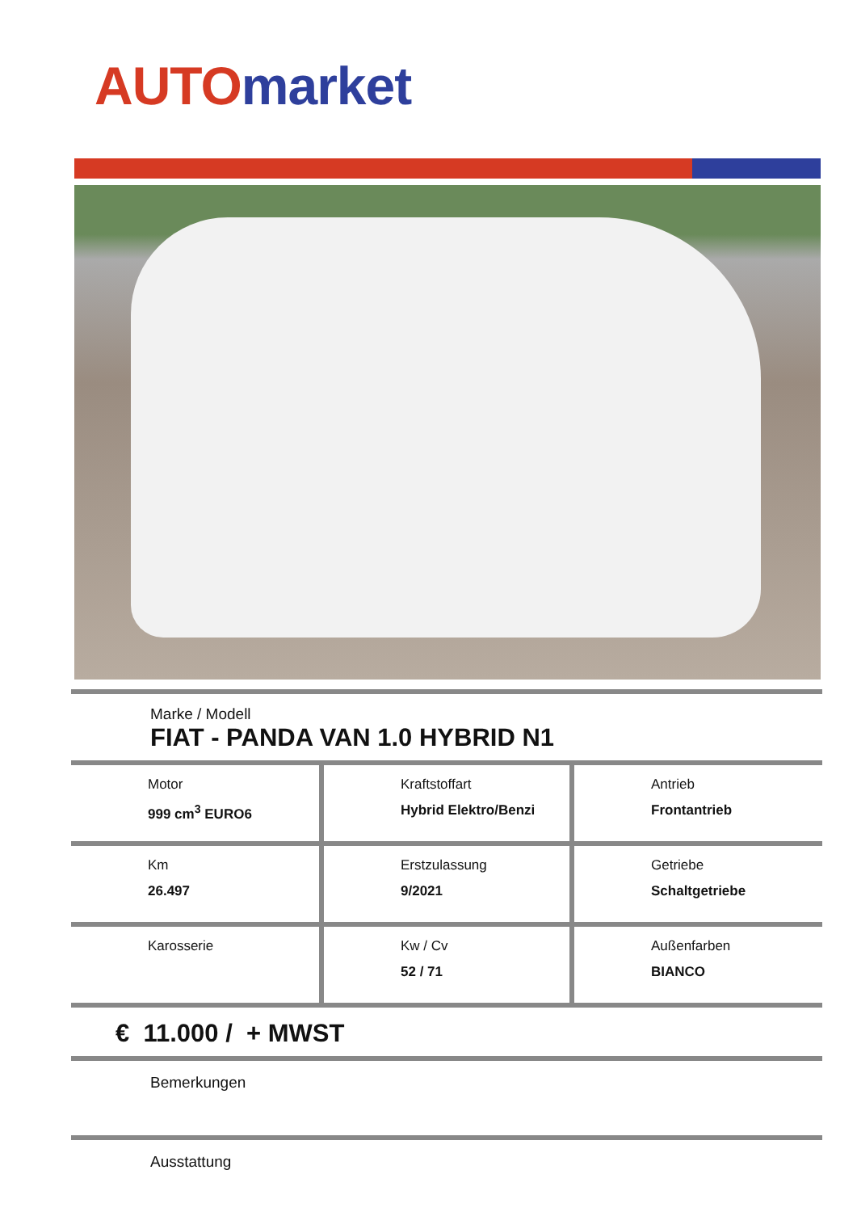AUTO market
Marke / Modell
FIAT - PANDA VAN 1.0 HYBRID N1
| Motor 999 cm<sup>3</sup> EURO6 | Kraftstoffart Hybrid Elektro/Benzi | Antrieb Frontantrieb |
| Km 26.497 | Erstzulassung 9/2021 | Getriebe Schaltgetriebe |
| Karosserie | Kw / Cv 52 / 71 | Außenfarben BIANCO |
€ 11.000 / + MWST
Bemerkungen
Ausstattung